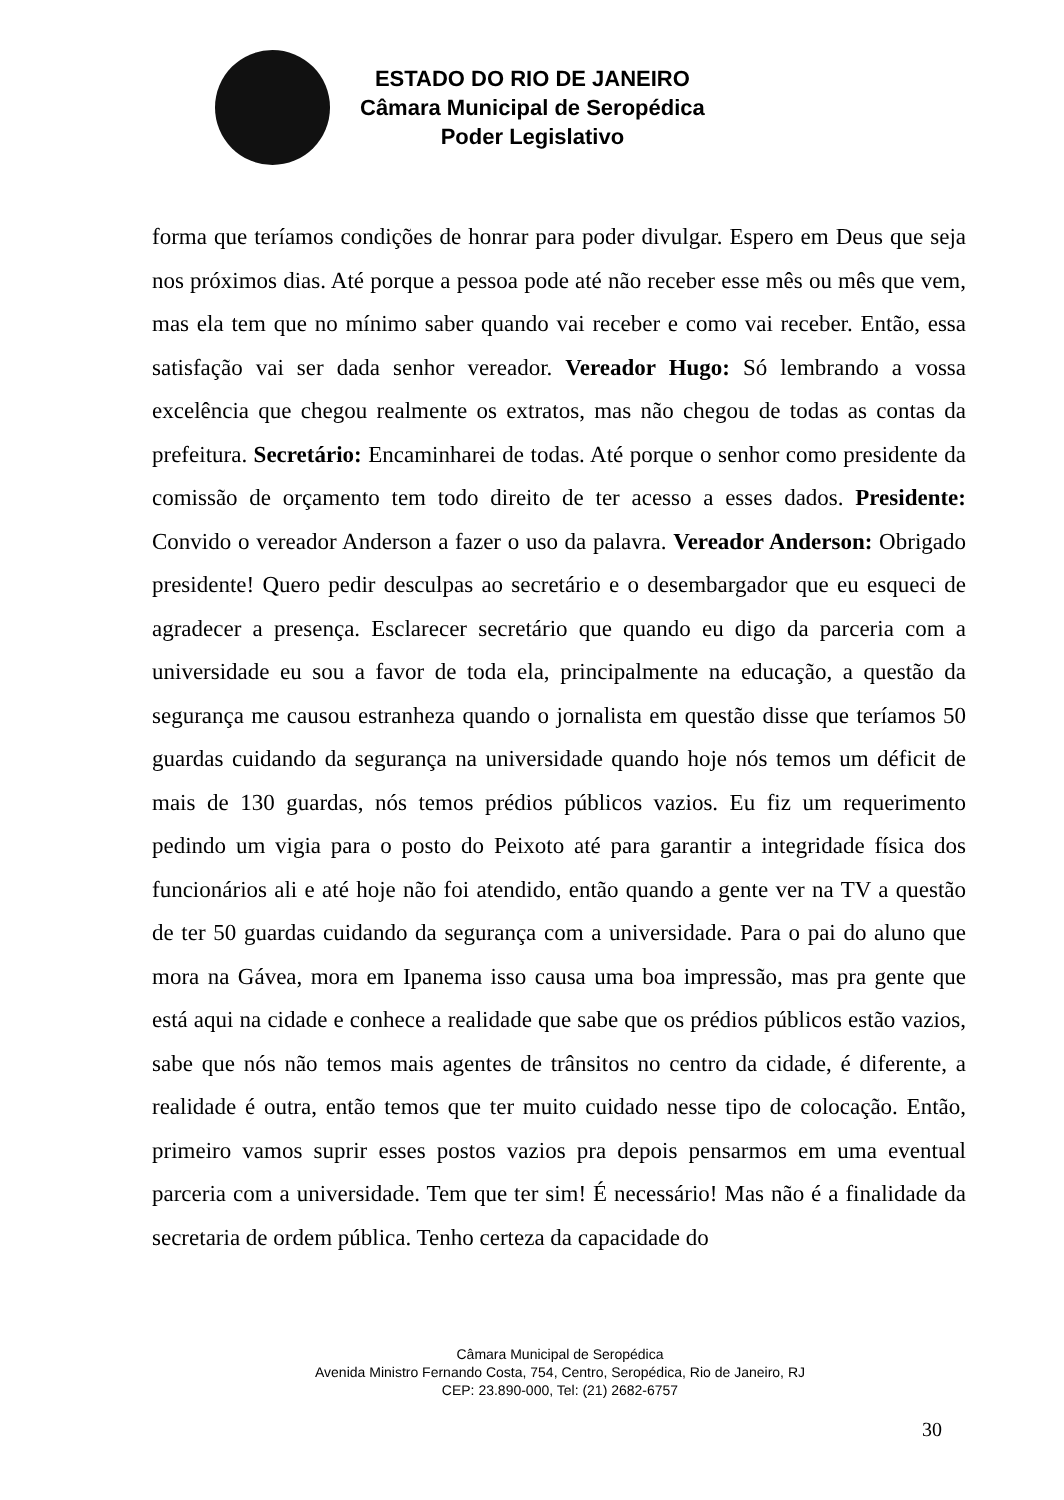ESTADO DO RIO DE JANEIRO
Câmara Municipal de Seropédica
Poder Legislativo
forma que teríamos condições de honrar para poder divulgar. Espero em Deus que seja nos próximos dias. Até porque a pessoa pode até não receber esse mês ou mês que vem, mas ela tem que no mínimo saber quando vai receber e como vai receber. Então, essa satisfação vai ser dada senhor vereador. Vereador Hugo: Só lembrando a vossa excelência que chegou realmente os extratos, mas não chegou de todas as contas da prefeitura. Secretário: Encaminharei de todas. Até porque o senhor como presidente da comissão de orçamento tem todo direito de ter acesso a esses dados. Presidente: Convido o vereador Anderson a fazer o uso da palavra. Vereador Anderson: Obrigado presidente! Quero pedir desculpas ao secretário e o desembargador que eu esqueci de agradecer a presença. Esclarecer secretário que quando eu digo da parceria com a universidade eu sou a favor de toda ela, principalmente na educação, a questão da segurança me causou estranheza quando o jornalista em questão disse que teríamos 50 guardas cuidando da segurança na universidade quando hoje nós temos um déficit de mais de 130 guardas, nós temos prédios públicos vazios. Eu fiz um requerimento pedindo um vigia para o posto do Peixoto até para garantir a integridade física dos funcionários ali e até hoje não foi atendido, então quando a gente ver na TV a questão de ter 50 guardas cuidando da segurança com a universidade. Para o pai do aluno que mora na Gávea, mora em Ipanema isso causa uma boa impressão, mas pra gente que está aqui na cidade e conhece a realidade que sabe que os prédios públicos estão vazios, sabe que nós não temos mais agentes de trânsitos no centro da cidade, é diferente, a realidade é outra, então temos que ter muito cuidado nesse tipo de colocação. Então, primeiro vamos suprir esses postos vazios pra depois pensarmos em uma eventual parceria com a universidade. Tem que ter sim! É necessário! Mas não é a finalidade da secretaria de ordem pública. Tenho certeza da capacidade do
Câmara Municipal de Seropédica
Avenida Ministro Fernando Costa, 754, Centro, Seropédica, Rio de Janeiro, RJ
CEP: 23.890-000, Tel: (21) 2682-6757
30